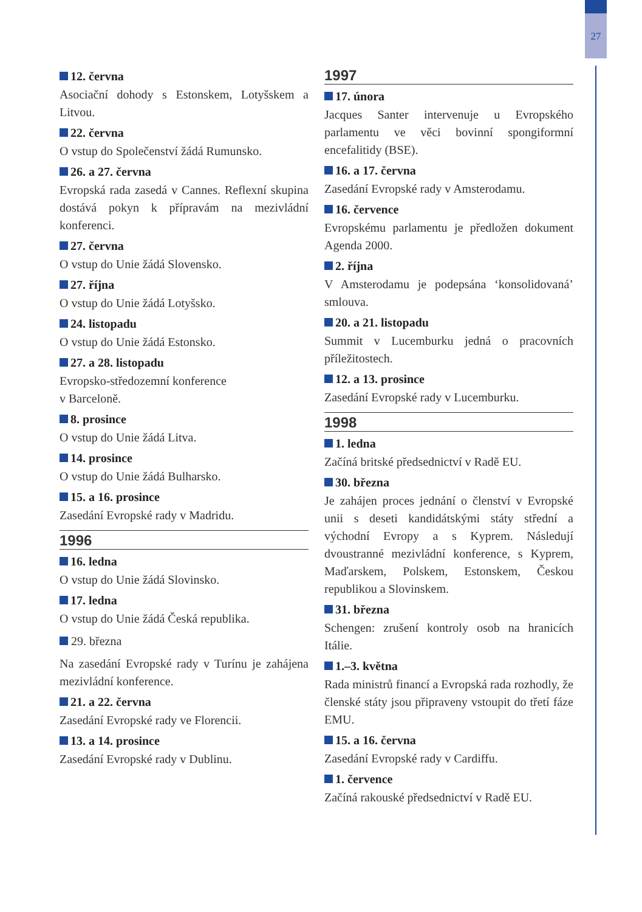27
12. června
Asociační dohody s Estonskem, Lotyšskem a Litvou.
22. června
O vstup do Společenství žádá Rumunsko.
26. a 27. června
Evropská rada zasedá v Cannes. Reflexní skupina dostává pokyn k přípravám na mezivládní konferenci.
27. června
O vstup do Unie žádá Slovensko.
27. října
O vstup do Unie žádá Lotyšsko.
24. listopadu
O vstup do Unie žádá Estonsko.
27. a 28. listopadu
Evropsko-středozemní konference
v Barceloně.
8. prosince
O vstup do Unie žádá Litva.
14. prosince
O vstup do Unie žádá Bulharsko.
15. a 16. prosince
Zasedání Evropské rady v Madridu.
1996
16. ledna
O vstup do Unie žádá Slovinsko.
17. ledna
O vstup do Unie žádá Česká republika.
29. března
Na zasedání Evropské rady v Turínu je zahájena mezivládní konference.
21. a 22. června
Zasedání Evropské rady ve Florencii.
13. a 14. prosince
Zasedání Evropské rady v Dublinu.
1997
17. února
Jacques Santer intervenuje u Evropského parlamentu ve věci bovinní spongiformní encefalitidy (BSE).
16. a 17. června
Zasedání Evropské rady v Amsterodamu.
16. července
Evropskému parlamentu je předložen dokument Agenda 2000.
2. října
V Amsterodamu je podepsána ‘konsolidovaná’ smlouva.
20. a 21. listopadu
Summit v Lucemburku jedná o pracovních příležitostech.
12. a 13. prosince
Zasedání Evropské rady v Lucemburku.
1998
1. ledna
Začíná britské předsednictví v Radě EU.
30. března
Je zahájen proces jednání o členství v Evropské unii s deseti kandidátskými státy střední a východní Evropy a s Kyprem. Následují dvoustranné mezivládní konference, s Kyprem, Maďarskem, Polskem, Estonskem, Českou republikou a Slovinskem.
31. března
Schengen: zrušení kontroly osob na hranicích Itálie.
1.–3. května
Rada ministrů financí a Evropská rada rozhodly, že členské státy jsou připraveny vstoupit do třetí fáze EMU.
15. a 16. června
Zasedání Evropské rady v Cardiffu.
1. července
Začíná rakouské předsednictví v Radě EU.